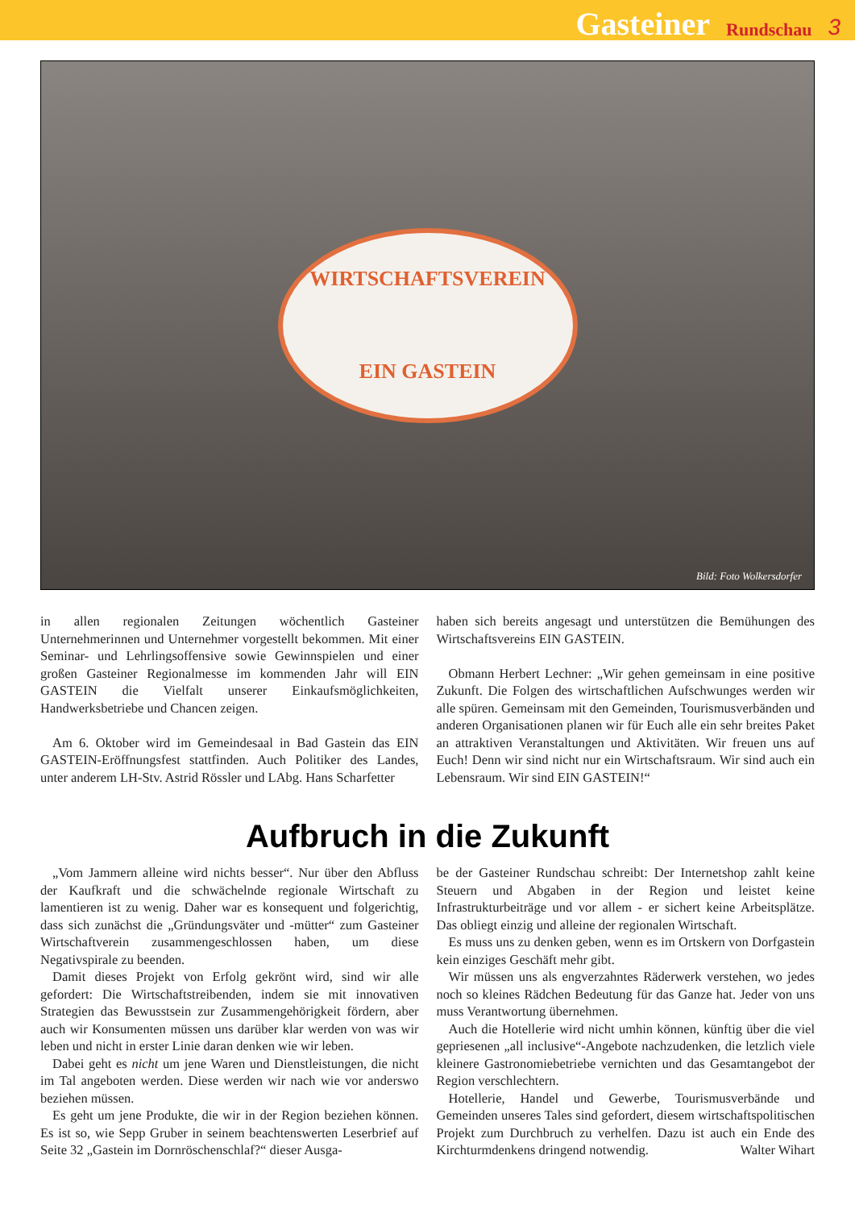Gasteiner Rundschau 3
WIRTSCHAFTSVEREIN
EIN GASTEIN
Bild: Foto Wolkersdorfer
in allen regionalen Zeitungen wöchentlich Gasteiner Unternehmerinnen und Unternehmer vorgestellt bekommen. Mit einer Seminar- und Lehrlingsoffensive sowie Gewinnspielen und einer großen Gasteiner Regionalmesse im kommenden Jahr will EIN GASTEIN die Vielfalt unserer Einkaufsmöglichkeiten, Handwerksbetriebe und Chancen zeigen.
Am 6. Oktober wird im Gemeindesaal in Bad Gastein das EIN GASTEIN-Eröffnungsfest stattfinden. Auch Politiker des Landes, unter anderem LH-Stv. Astrid Rössler und LAbg. Hans Scharfetter
haben sich bereits angesagt und unterstützen die Bemühungen des Wirtschaftsvereins EIN GASTEIN.
Obmann Herbert Lechner: „Wir gehen gemeinsam in eine positive Zukunft. Die Folgen des wirtschaftlichen Aufschwunges werden wir alle spüren. Gemeinsam mit den Gemeinden, Tourismusverbänden und anderen Organisationen planen wir für Euch alle ein sehr breites Paket an attraktiven Veranstaltungen und Aktivitäten. Wir freuen uns auf Euch! Denn wir sind nicht nur ein Wirtschaftsraum. Wir sind auch ein Lebensraum. Wir sind EIN GASTEIN!“
Aufbruch in die Zukunft
„Vom Jammern alleine wird nichts besser“. Nur über den Abfluss der Kaufkraft und die schwächelnde regionale Wirtschaft zu lamentieren ist zu wenig. Daher war es konsequent und folgerichtig, dass sich zunächst die „Gründungsväter und -mütter“ zum Gasteiner Wirtschaftverein zusammengeschlossen haben, um diese Negativspirale zu beenden.
Damit dieses Projekt von Erfolg gekrönt wird, sind wir alle gefordert: Die Wirtschaftstreibenden, indem sie mit innovativen Strategien das Bewusstsein zur Zusammengehörigkeit fördern, aber auch wir Konsumenten müssen uns darüber klar werden von was wir leben und nicht in erster Linie daran denken wie wir leben.
Dabei geht es nicht um jene Waren und Dienstleistungen, die nicht im Tal angeboten werden. Diese werden wir nach wie vor anderswo beziehen müssen.
Es geht um jene Produkte, die wir in der Region beziehen können. Es ist so, wie Sepp Gruber in seinem beachtenswerten Leserbrief auf Seite 32 „Gastein im Dornröschenschlaf?“ dieser Ausga-
be der Gasteiner Rundschau schreibt: Der Internetshop zahlt keine Steuern und Abgaben in der Region und leistet keine Infrastrukturbeiträge und vor allem - er sichert keine Arbeitsplätze. Das obliegt einzig und alleine der regionalen Wirtschaft.
Es muss uns zu denken geben, wenn es im Ortskern von Dorfgastein kein einziges Geschäft mehr gibt.
Wir müssen uns als engverzahntes Räderwerk verstehen, wo jedes noch so kleines Rädchen Bedeutung für das Ganze hat. Jeder von uns muss Verantwortung übernehmen.
Auch die Hotellerie wird nicht umhin können, künftig über die viel gepriesenen „all inclusive“-Angebote nachzudenken, die letzlich viele kleinere Gastronomiebetriebe vernichten und das Gesamtangebot der Region verschlechtern.
Hotellerie, Handel und Gewerbe, Tourismusverbände und Gemeinden unseres Tales sind gefordert, diesem wirtschaftspolitischen Projekt zum Durchbruch zu verhelfen. Dazu ist auch ein Ende des Kirchturmdenkens dringend notwendig. Walter Wihart